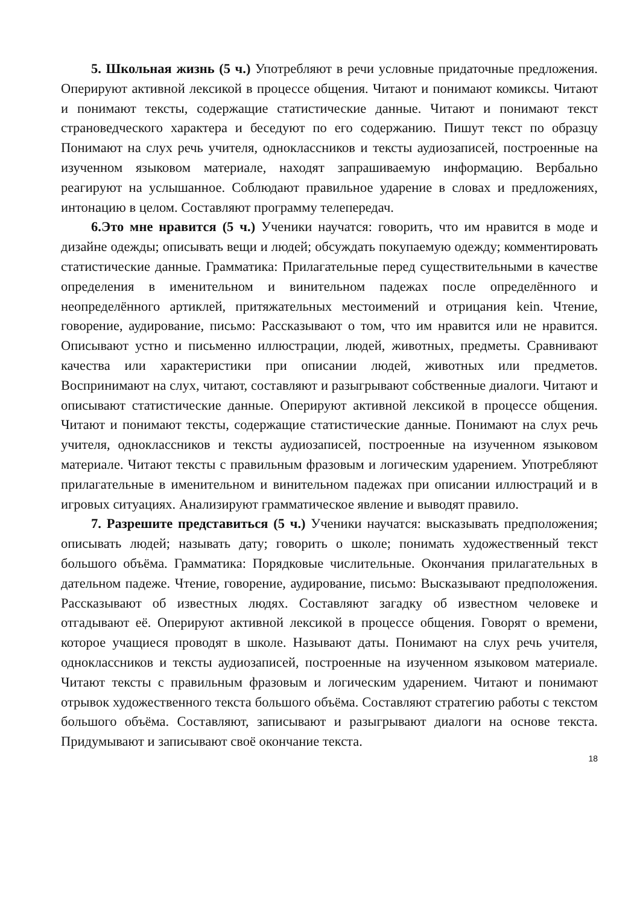5. Школьная жизнь (5 ч.) Употребляют в речи условные придаточные предложения. Оперируют активной лексикой в процессе общения. Читают и понимают комиксы. Читают и понимают тексты, содержащие статистические данные. Читают и понимают текст страноведческого характера и беседуют по его содержанию. Пишут текст по образцу Понимают на слух речь учителя, одноклассников и тексты аудиозаписей, построенные на изученном языковом материале, находят запрашиваемую информацию. Вербально реагируют на услышанное. Соблюдают правильное ударение в словах и предложениях, интонацию в целом. Составляют программу телепередач.
6.Это мне нравится (5 ч.) Ученики научатся: говорить, что им нравится в моде и дизайне одежды; описывать вещи и людей; обсуждать покупаемую одежду; комментировать статистические данные. Грамматика: Прилагательные перед существительными в качестве определения в именительном и винительном падежах после определённого и неопределённого артиклей, притяжательных местоимений и отрицания kein. Чтение, говорение, аудирование, письмо: Рассказывают о том, что им нравится или не нравится. Описывают устно и письменно иллюстрации, людей, животных, предметы. Сравнивают качества или характеристики при описании людей, животных или предметов. Воспринимают на слух, читают, составляют и разыгрывают собственные диалоги. Читают и описывают статистические данные. Оперируют активной лексикой в процессе общения. Читают и понимают тексты, содержащие статистические данные. Понимают на слух речь учителя, одноклассников и тексты аудиозаписей, построенные на изученном языковом материале. Читают тексты с правильным фразовым и логическим ударением. Употребляют прилагательные в именительном и винительном падежах при описании иллюстраций и в игровых ситуациях. Анализируют грамматическое явление и выводят правило.
7. Разрешите представиться (5 ч.) Ученики научатся: высказывать предположения; описывать людей; называть дату; говорить о школе; понимать художественный текст большого объёма. Грамматика: Порядковые числительные. Окончания прилагательных в дательном падеже. Чтение, говорение, аудирование, письмо: Высказывают предположения. Рассказывают об известных людях. Составляют загадку об известном человеке и отгадывают её. Оперируют активной лексикой в процессе общения. Говорят о времени, которое учащиеся проводят в школе. Называют даты. Понимают на слух речь учителя, одноклассников и тексты аудиозаписей, построенные на изученном языковом материале. Читают тексты с правильным фразовым и логическим ударением. Читают и понимают отрывок художественного текста большого объёма. Составляют стратегию работы с текстом большого объёма. Составляют, записывают и разыгрывают диалоги на основе текста. Придумывают и записывают своё окончание текста.
18